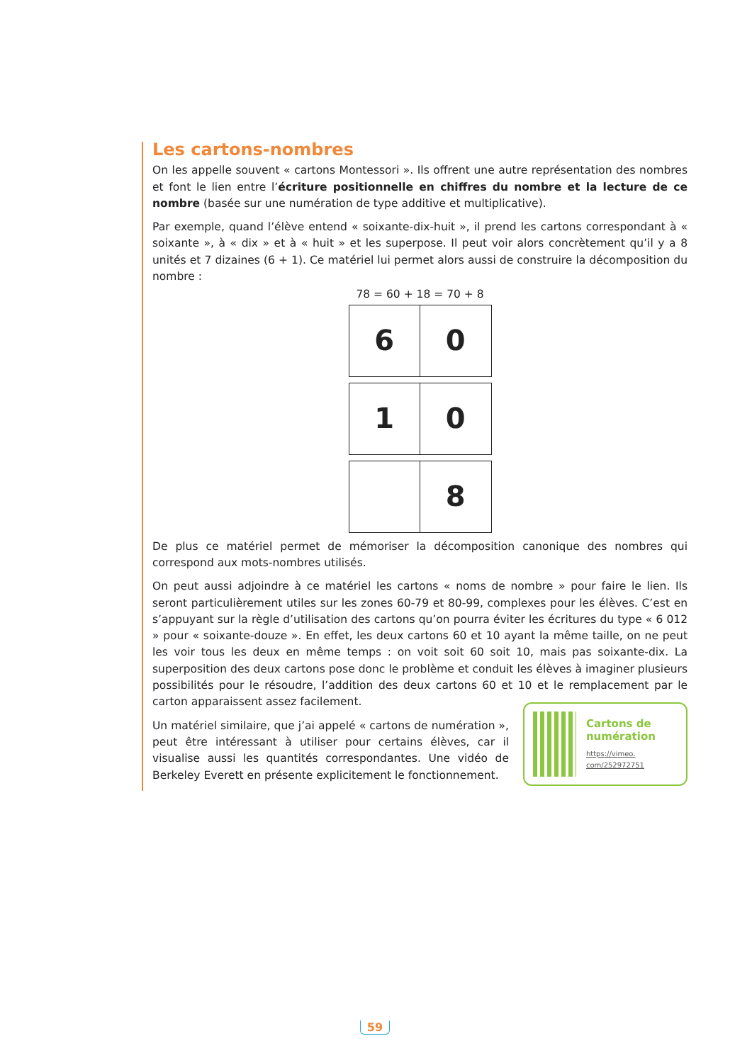Les cartons-nombres
On les appelle souvent « cartons Montessori ». Ils offrent une autre représentation des nombres et font le lien entre l’écriture positionnelle en chiffres du nombre et la lecture de ce nombre (basée sur une numération de type additive et multiplicative).
Par exemple, quand l’élève entend « soixante-dix-huit », il prend les cartons correspondant à « soixante », à « dix » et à « huit » et les superpose. Il peut voir alors concrètement qu’il y a 8 unités et 7 dizaines (6 + 1). Ce matériel lui permet alors aussi de construire la décomposition du nombre :
78 = 60 + 18 = 70 + 8
6 0
1 0
8
De plus ce matériel permet de mémoriser la décomposition canonique des nombres qui correspond aux mots-nombres utilisés.
On peut aussi adjoindre à ce matériel les cartons « noms de nombre » pour faire le lien. Ils seront particulièrement utiles sur les zones 60-79 et 80-99, complexes pour les élèves. C’est en s’appuyant sur la règle d’utilisation des cartons qu’on pourra éviter les écritures du type « 6 012 » pour « soixante-douze ». En effet, les deux cartons 60 et 10 ayant la même taille, on ne peut les voir tous les deux en même temps : on voit soit 60 soit 10, mais pas soixante-dix. La superposition des deux cartons pose donc le problème et conduit les élèves à imaginer plusieurs possibilités pour le résoudre, l’addition des deux cartons 60 et 10 et le remplacement par le carton apparaissent assez facilement.
Un matériel similaire, que j’ai appelé « cartons de numération », peut être intéressant à utiliser pour certains élèves, car il visualise aussi les quantités correspondantes. Une vidéo de Berkeley Everett en présente explicitement le fonctionnement.
Cartons de numération
https://vimeo.
com/252972751
59